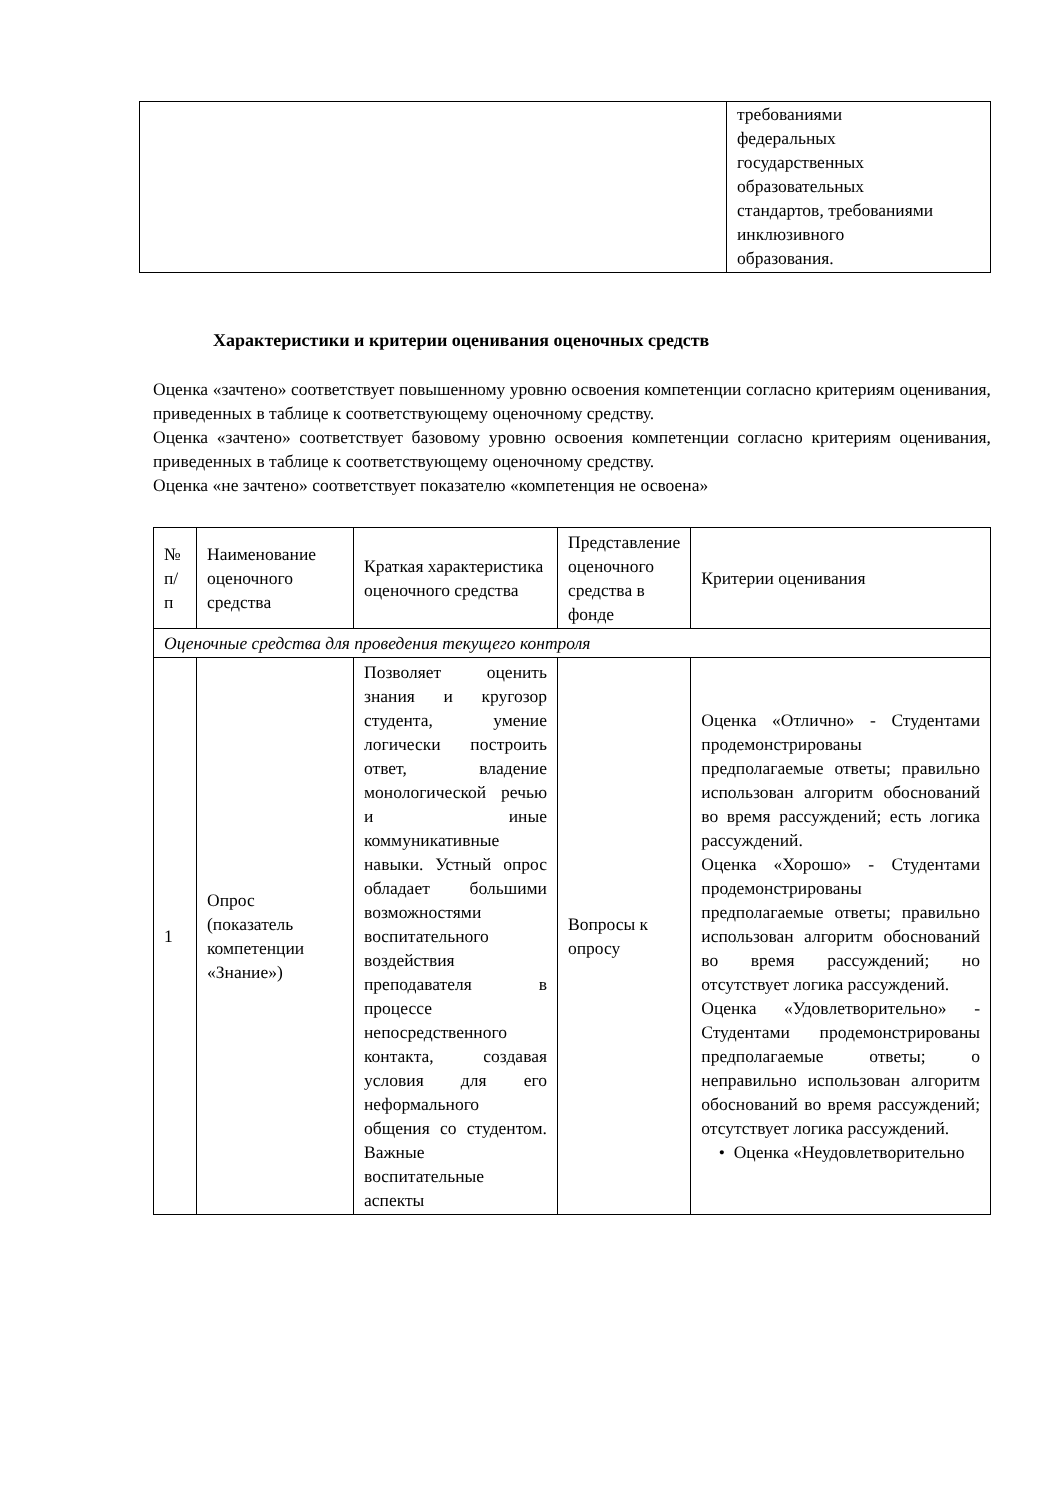| | требованиями федеральных государственных образовательных стандартов, требованиями инклюзивного образования. |
Характеристики и критерии оценивания оценочных средств
Оценка «зачтено» соответствует повышенному уровню освоения компетенции согласно критериям оценивания, приведенных в таблице к соответствующему оценочному средству.
Оценка «зачтено» соответствует базовому уровню освоения компетенции согласно критериям оценивания, приведенных в таблице к соответствующему оценочному средству.
Оценка «не зачтено» соответствует показателю «компетенция не освоена»
| № п/п | Наименование оценочного средства | Краткая характеристика оценочного средства | Представление оценочного средства в фонде | Критерии оценивания |
| --- | --- | --- | --- | --- |
| Оценочные средства для проведения текущего контроля | | | | |
| 1 | Опрос (показатель компетенции «Знание») | Позволяет оценить знания и кругозор студента, умение логически построить ответ, владение монологической речью и иные коммуникативные навыки. Устный опрос обладает большими возможностями воспитательного воздействия преподавателя в процессе непосредственного контакта, создавая условия для его неформального общения со студентом. Важные воспитательные аспекты | Вопросы к опросу | Оценка «Отлично» - Студентами продемонстрированы предполагаемые ответы; правильно использован алгоритм обоснований во время рассуждений; есть логика рассуждений. Оценка «Хорошо» - Студентами продемонстрированы предполагаемые ответы; правильно использован алгоритм обоснований во время рассуждений; но отсутствует логика рассуждений. Оценка «Удовлетворительно» - Студентами продемонстрированы предполагаемые ответы; о неправильно использован алгоритм обоснований во время рассуждений; отсутствует логика рассуждений. • Оценка «Неудовлетворительно |